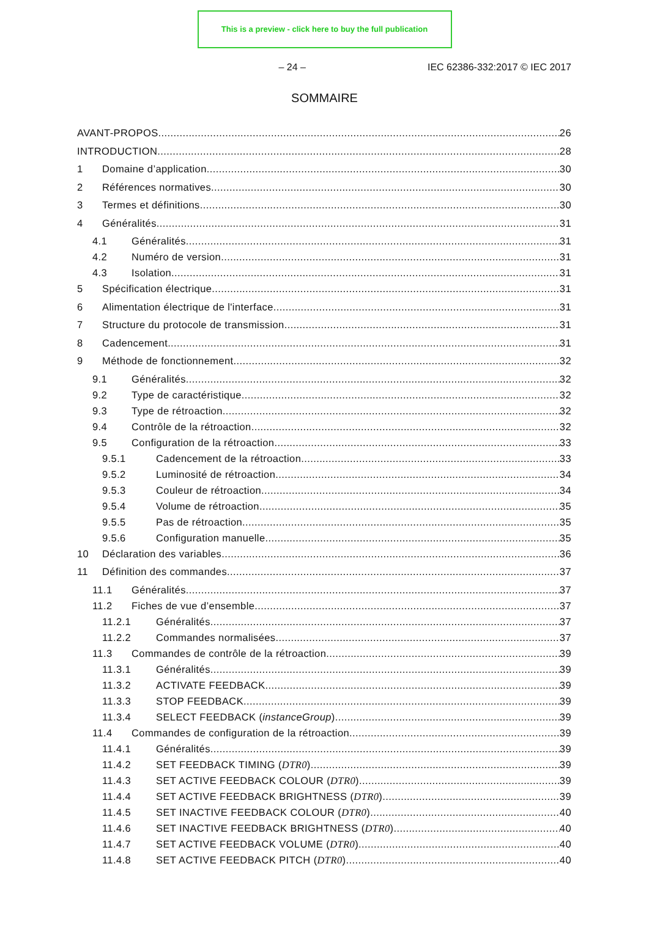This is a preview - click here to buy the full publication
– 24 – IEC 62386-332:2017 © IEC 2017
SOMMAIRE
AVANT-PROPOS 26
INTRODUCTION 28
1 Domaine d’application 30
2 Références normatives 30
3 Termes et définitions 30
4 Généralités 31
4.1 Généralités 31
4.2 Numéro de version 31
4.3 Isolation 31
5 Spécification électrique 31
6 Alimentation électrique de l'interface 31
7 Structure du protocole de transmission 31
8 Cadencement 31
9 Méthode de fonctionnement 32
9.1 Généralités 32
9.2 Type de caractéristique 32
9.3 Type de rétroaction 32
9.4 Contrôle de la rétroaction 32
9.5 Configuration de la rétroaction 33
9.5.1 Cadencement de la rétroaction 33
9.5.2 Luminosité de rétroaction 34
9.5.3 Couleur de rétroaction 34
9.5.4 Volume de rétroaction 35
9.5.5 Pas de rétroaction 35
9.5.6 Configuration manuelle 35
10 Déclaration des variables 36
11 Définition des commandes 37
11.1 Généralités 37
11.2 Fiches de vue d’ensemble 37
11.2.1 Généralités 37
11.2.2 Commandes normalisées 37
11.3 Commandes de contrôle de la rétroaction 39
11.3.1 Généralités 39
11.3.2 ACTIVATE FEEDBACK 39
11.3.3 STOP FEEDBACK 39
11.3.4 SELECT FEEDBACK (instanceGroup) 39
11.4 Commandes de configuration de la rétroaction 39
11.4.1 Généralités 39
11.4.2 SET FEEDBACK TIMING (DTR0) 39
11.4.3 SET ACTIVE FEEDBACK COLOUR (DTR0) 39
11.4.4 SET ACTIVE FEEDBACK BRIGHTNESS (DTR0) 39
11.4.5 SET INACTIVE FEEDBACK COLOUR (DTR0) 40
11.4.6 SET INACTIVE FEEDBACK BRIGHTNESS (DTR0) 40
11.4.7 SET ACTIVE FEEDBACK VOLUME (DTR0) 40
11.4.8 SET ACTIVE FEEDBACK PITCH (DTR0) 40